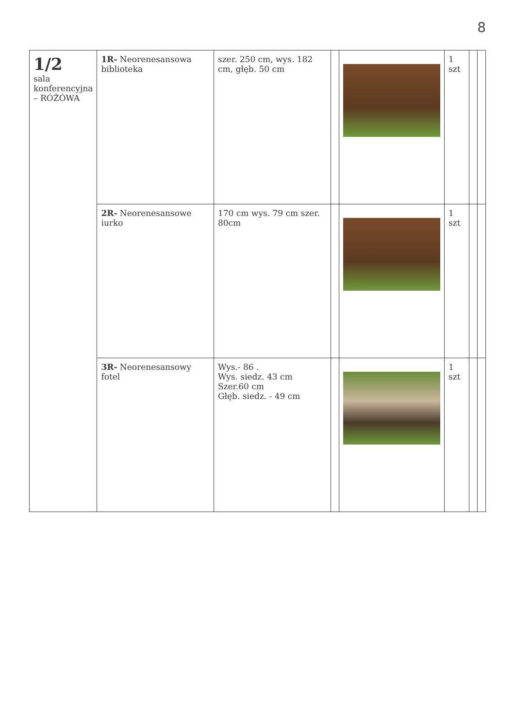8
| 1/2 sala konferencyjna – RÓŻÓWA | 1R- Neorenesansowa biblioteka | szer. 250 cm, wys. 182 cm, głęb. 50 cm | | | 1 szt | | |
| | 2R- Neorenesansowe iurko | 170 cm wys. 79 cm szer. 80cm | | | 1 szt | | |
| | 3R- Neorenesansowy fotel | Wys.- 86 . Wys. siedz. 43 cm Szer.60 cm Głęb. siedz. - 49 cm | | | 1 szt | | |